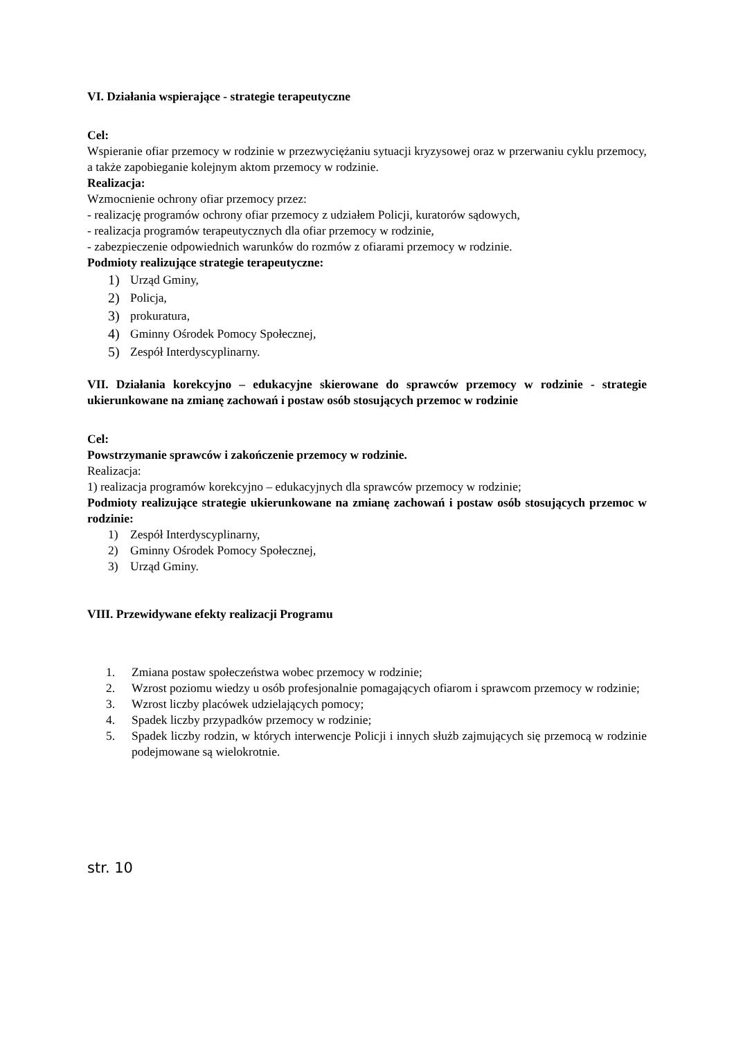VI. Działania wspierające - strategie terapeutyczne
Cel:
Wspieranie ofiar przemocy w rodzinie w przezwyciężaniu sytuacji kryzysowej oraz w przerwaniu cyklu przemocy, a także zapobieganie kolejnym aktom przemocy w rodzinie.
Realizacja:
Wzmocnienie ochrony ofiar przemocy przez:
- realizację programów ochrony ofiar przemocy z udziałem Policji, kuratorów sądowych,
- realizacja programów terapeutycznych dla ofiar przemocy w rodzinie,
- zabezpieczenie odpowiednich warunków do rozmów z ofiarami przemocy w rodzinie.
Podmioty realizujące strategie terapeutyczne:
1) Urząd Gminy,
2) Policja,
3) prokuratura,
4) Gminny Ośrodek Pomocy Społecznej,
5) Zespół Interdyscyplinarny.
VII. Działania korekcyjno – edukacyjne skierowane do sprawców przemocy w rodzinie - strategie ukierunkowane na zmianę zachowań i postaw osób stosujących przemoc w rodzinie
Cel:
Powstrzymanie sprawców i zakończenie przemocy w rodzinie.
Realizacja:
1) realizacja programów korekcyjno – edukacyjnych dla sprawców przemocy w rodzinie;
Podmioty realizujące strategie ukierunkowane na zmianę zachowań i postaw osób stosujących przemoc w rodzinie:
1) Zespół Interdyscyplinarny,
2) Gminny Ośrodek Pomocy Społecznej,
3) Urząd Gminy.
VIII. Przewidywane efekty realizacji Programu
1. Zmiana postaw społeczeństwa wobec przemocy w rodzinie;
2. Wzrost poziomu wiedzy u osób profesjonalnie pomagających ofiarom i sprawcom przemocy w rodzinie;
3. Wzrost liczby placówek udzielających pomocy;
4. Spadek liczby przypadków przemocy w rodzinie;
5. Spadek liczby rodzin, w których interwencje Policji i innych służb zajmujących się przemocą w rodzinie podejmowane są wielokrotnie.
str. 10